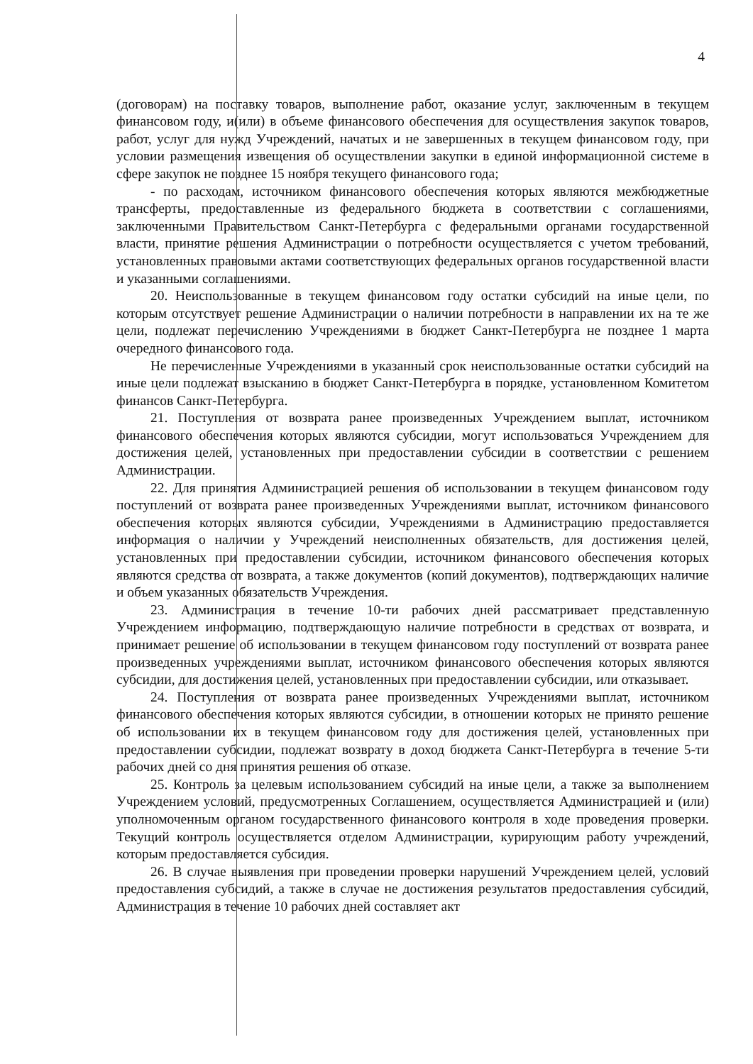4
(договорам) на поставку товаров, выполнение работ, оказание услуг, заключенным в текущем финансовом году, и(или) в объеме финансового обеспечения для осуществления закупок товаров, работ, услуг для нужд Учреждений, начатых и не завершенных в текущем финансовом году, при условии размещения извещения об осуществлении закупки в единой информационной системе в сфере закупок не позднее 15 ноября текущего финансового года;
- по расходам, источником финансового обеспечения которых являются межбюджетные трансферты, предоставленные из федерального бюджета в соответствии с соглашениями, заключенными Правительством Санкт-Петербурга с федеральными органами государственной власти, принятие решения Администрации о потребности осуществляется с учетом требований, установленных правовыми актами соответствующих федеральных органов государственной власти и указанными соглашениями.
20. Неиспользованные в текущем финансовом году остатки субсидий на иные цели, по которым отсутствует решение Администрации о наличии потребности в направлении их на те же цели, подлежат перечислению Учреждениями в бюджет Санкт-Петербурга не позднее 1 марта очередного финансового года.
Не перечисленные Учреждениями в указанный срок неиспользованные остатки субсидий на иные цели подлежат взысканию в бюджет Санкт-Петербурга в порядке, установленном Комитетом финансов Санкт-Петербурга.
21. Поступления от возврата ранее произведенных Учреждением выплат, источником финансового обеспечения которых являются субсидии, могут использоваться Учреждением для достижения целей, установленных при предоставлении субсидии в соответствии с решением Администрации.
22. Для принятия Администрацией решения об использовании в текущем финансовом году поступлений от возврата ранее произведенных Учреждениями выплат, источником финансового обеспечения которых являются субсидии, Учреждениями в Администрацию предоставляется информация о наличии у Учреждений неисполненных обязательств, для достижения целей, установленных при предоставлении субсидии, источником финансового обеспечения которых являются средства от возврата, а также документов (копий документов), подтверждающих наличие и объем указанных обязательств Учреждения.
23. Администрация в течение 10-ти рабочих дней рассматривает представленную Учреждением информацию, подтверждающую наличие потребности в средствах от возврата, и принимает решение об использовании в текущем финансовом году поступлений от возврата ранее произведенных учреждениями выплат, источником финансового обеспечения которых являются субсидии, для достижения целей, установленных при предоставлении субсидии, или отказывает.
24. Поступления от возврата ранее произведенных Учреждениями выплат, источником финансового обеспечения которых являются субсидии, в отношении которых не принято решение об использовании их в текущем финансовом году для достижения целей, установленных при предоставлении субсидии, подлежат возврату в доход бюджета Санкт-Петербурга в течение 5-ти рабочих дней со дня принятия решения об отказе.
25. Контроль за целевым использованием субсидий на иные цели, а также за выполнением Учреждением условий, предусмотренных Соглашением, осуществляется Администрацией и (или) уполномоченным органом государственного финансового контроля в ходе проведения проверки. Текущий контроль осуществляется отделом Администрации, курирующим работу учреждений, которым предоставляется субсидия.
26. В случае выявления при проведении проверки нарушений Учреждением целей, условий предоставления субсидий, а также в случае не достижения результатов предоставления субсидий, Администрация в течение 10 рабочих дней составляет акт